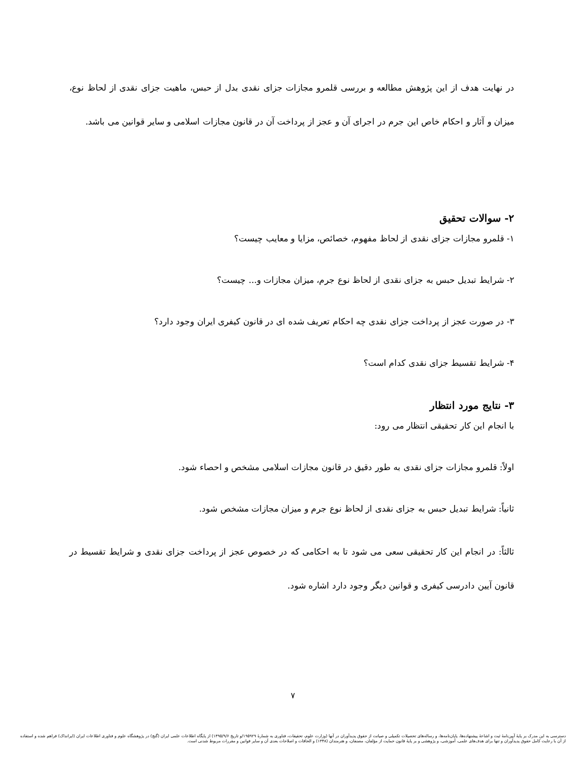در نهایت هدف از این پژوهش مطالعه و بررسی قلمرو مجازات جزای نقدی بدل از حبس، ماهیت جزای نقدی از لحاظ نوع، میزان و آثار و احکام خاص این جرم در اجرای آن و عجز از پرداخت آن در قانون مجازات اسلامی و سایر قوانین می باشد.
۲- سوالات تحقیق
۱- قلمرو مجازات جزای نقدی از لحاظ مفهوم، خصائص، مزایا و معایب چیست؟
۲- شرایط تبدیل حبس به جزای نقدی از لحاظ نوع جرم، میزان مجازات و... چیست؟
۳- در صورت عجز از پرداخت جزای نقدی چه احکام تعریف شده ای در قانون کیفری ایران وجود دارد؟
۴- شرایط تقسیط جزای نقدی کدام است؟
۳- نتایج مورد انتظار
با انجام این کار تحقیقی انتظار می رود:
اولاً: قلمرو مجازات جزای نقدی به طور دقیق در قانون مجازات اسلامی مشخص و احصاء شود.
ثانیاً: شرایط تبدیل حبس به جزای نقدی از لحاظ نوع جرم و میزان مجازات مشخص شود.
ثالثاً: در انجام این کار تحقیقی سعی می شود تا به احکامی که در خصوص عجز از پرداخت جزای نقدی و شرایط تقسیط در قانون آیین دادرسی کیفری و قوانین دیگر وجود دارد اشاره شود.
۷
دسترسی به این مدرک بر پایهٔ آیین‌نامهٔ ثبت و اشاعهٔ پیشنهاده‌ها، پایان‌نامه‌ها، و رساله‌های تحصیلات تکمیلی و صیانت از حقوق پدیدآوران در آنها (وزارت علوم، تحقیقات، فناوری به شمارهٔ ۱۹۵۹۲۹/و تاریخ ۱۳۹۵/۹/۶) از پایگاه اطلاعات علمی ایران (گنج) در پژوهشگاه علوم و فناوری اطلاعات ایران (ایرانداک) فراهم شده و استفاده از آن با رعایت کامل حقوق پدیدآوران و تنها برای هدف‌های علمی، آموزشی، و پژوهشی و بر پایهٔ قانون حمایت از مؤلفان، مصنفان، و هنرمندان (۱۳۴۸) و الحاقات و اصلاحات بعدی آن و سایر قوانین و مقررات مربوط شدنی است.